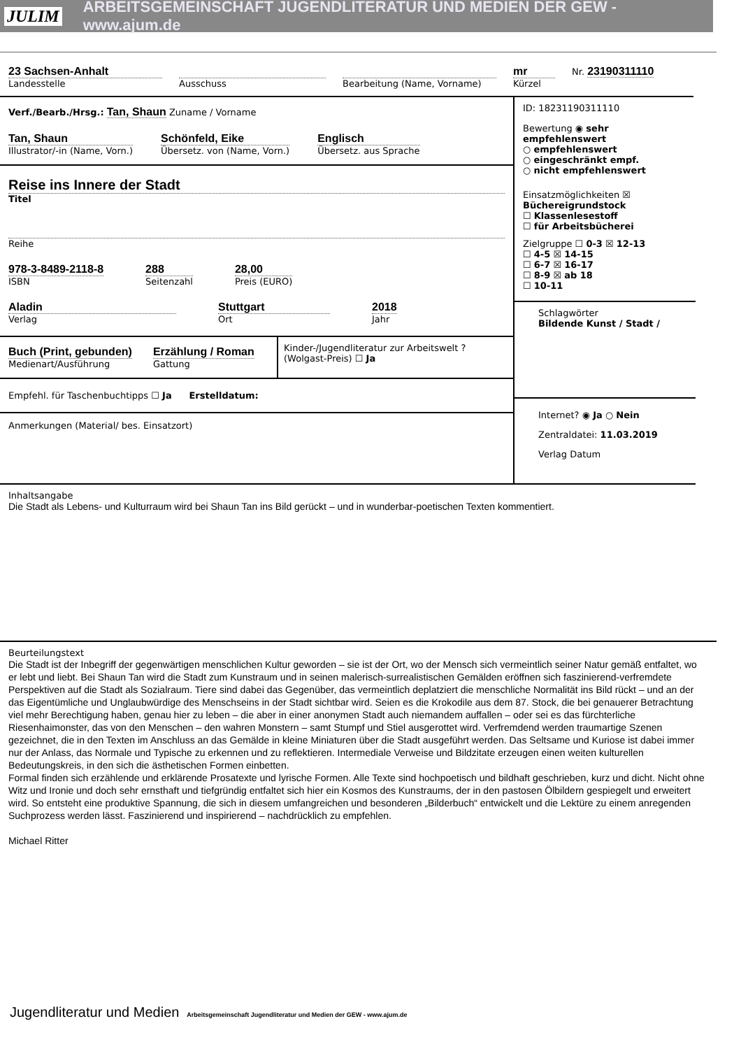JULIM ARBEITSGEMEINSCHAFT JUGENDLITERATUR UND MEDIEN DER GEW - www.ajum.de
23 Sachsen-Anhalt
Landesstelle
Ausschuss Bearbeitung (Name, Vorname)
mr
Kürzel
Nr. 23190311110
Verf./Bearb./Hrsg.: Tan, Shaun Zuname / Vorname
Tan, Shaun
Illustrator/-in (Name, Vorn.)
Schönfeld, Eike
Übersetz. von (Name, Vorn.)
Englisch
Übersetz. aus Sprache
Reise ins Innere der Stadt
Titel
Reihe
978-3-8489-2118-8
ISBN
288
Seitenzahl
28,00
Preis (EURO)
Aladin
Verlag
Stuttgart
Ort
2018
Jahr
Buch (Print, gebunden)
Medienart/Ausführung
Erzählung / Roman
Gattung
Kinder-/Jugendliteratur zur Arbeitswelt ? (Wolgast-Preis) ☐ Ja
Empfehl. für Taschenbuchtipps ☐ Ja Erstelldatum:
Anmerkungen (Material/ bes. Einsatzort)
ID: 18231190311110
Bewertung ◉ sehr empfehlenswert
○ empfehlenswert
○ eingeschränkt empf.
○ nicht empfehlenswert
Einsatzmöglichkeiten ☒ Büchereigrundstock
☐ Klassenlesestoff
☐ für Arbeitsbücherei
Zielgruppe ☐ 0-3 ☒ 12-13
☐ 4-5 ☒ 14-15
☐ 6-7 ☒ 16-17
☐ 8-9 ☒ ab 18
☐ 10-11
Schlagwörter
Bildende Kunst / Stadt /
Internet? ◉ Ja ○ Nein
Zentraldatei: 11.03.2019
Verlag Datum
Inhaltsangabe
Die Stadt als Lebens- und Kulturraum wird bei Shaun Tan ins Bild gerückt – und in wunderbar-poetischen Texten kommentiert.
Beurteilungstext
Die Stadt ist der Inbegriff der gegenwärtigen menschlichen Kultur geworden – sie ist der Ort, wo der Mensch sich vermeintlich seiner Natur gemäß entfaltet, wo er lebt und liebt. Bei Shaun Tan wird die Stadt zum Kunstraum und in seinen malerisch-surrealistischen Gemälden eröffnen sich faszinierend-verfremdete Perspektiven auf die Stadt als Sozialraum. Tiere sind dabei das Gegenüber, das vermeintlich deplatziert die menschliche Normalität ins Bild rückt – und an der das Eigentümliche und Unglaubwürdige des Menschseins in der Stadt sichtbar wird. Seien es die Krokodile aus dem 87. Stock, die bei genauerer Betrachtung viel mehr Berechtigung haben, genau hier zu leben – die aber in einer anonymen Stadt auch niemandem auffallen – oder sei es das fürchterliche Riesenhaimonster, das von den Menschen – den wahren Monstern – samt Stumpf und Stiel ausgerottet wird. Verfremdend werden traumartige Szenen gezeichnet, die in den Texten im Anschluss an das Gemälde in kleine Miniaturen über die Stadt ausgeführt werden. Das Seltsame und Kuriose ist dabei immer nur der Anlass, das Normale und Typische zu erkennen und zu reflektieren. Intermediale Verweise und Bildzitate erzeugen einen weiten kulturellen Bedeutungskreis, in den sich die ästhetischen Formen einbetten.
Formal finden sich erzählende und erklärende Prosatexte und lyrische Formen. Alle Texte sind hochpoetisch und bildhaft geschrieben, kurz und dicht. Nicht ohne Witz und Ironie und doch sehr ernsthaft und tiefgründig entfaltet sich hier ein Kosmos des Kunstraums, der in den pastosen Ölbildern gespiegelt und erweitert wird. So entsteht eine produktive Spannung, die sich in diesem umfangreichen und besonderen „Bilderbuch“ entwickelt und die Lektüre zu einem anregenden Suchprozess werden lässt. Faszinierend und inspirierend – nachdrücklich zu empfehlen.
Michael Ritter
Jugendliteratur und Medien Arbeitsgemeinschaft Jugendliteratur und Medien der GEW - www.ajum.de